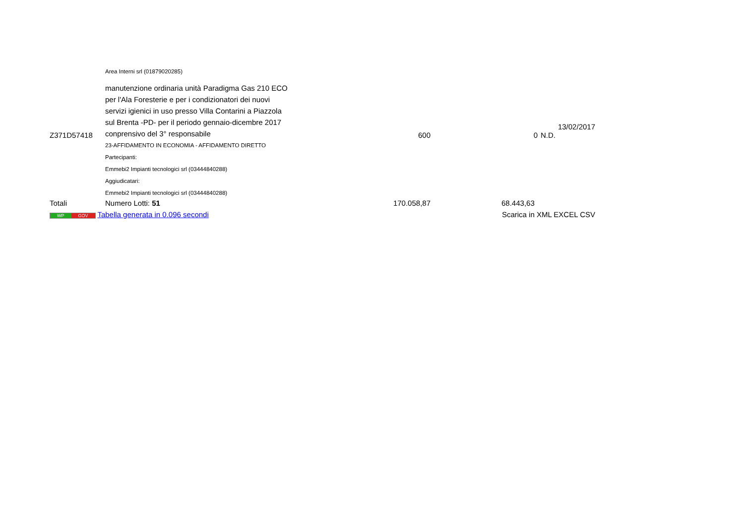| | Area Interni srl (01879020285) | | | |
| Z371D57418 | manutenzione ordinaria unità Paradigma Gas 210 ECO per l'Ala Foresterie e per i condizionatori dei nuovi servizi igienici in uso presso Villa Contarini a Piazzola sul Brenta -PD- per il periodo gennaio-dicembre 2017 conprensivo del 3° responsabile | 600 | 0 | 13/02/2017 N.D. |
| | 23-AFFIDAMENTO IN ECONOMIA - AFFIDAMENTO DIRETTO | | | |
| | Partecipanti: | | | |
| | Emmebi2 Impianti tecnologici srl (03444840288) | | | |
| | Aggiudicatari: | | | |
| | Emmebi2 Impianti tecnologici srl (03444840288) | | | |
| Totali | Numero Lotti: 51 | 170.058,87 | 68.443,63 | |
| WP GOV Tabella generata in 0.096 secondi | | | Scarica in XML EXCEL CSV | |